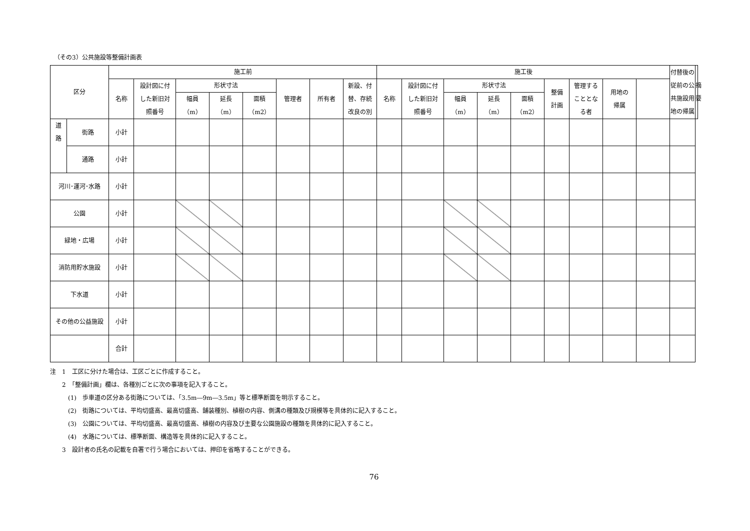（その3）公共施設等整備計画表
| 区分 | | 施工前 | | | | | | | | 施工後 | | | | | | | | | 付替後の 従前の公 共施設用 地の帰属 | 摘要 |
| --- | --- | --- | --- | --- | --- | --- | --- | --- | --- | --- | --- | --- | --- | --- | --- | --- | --- | --- | --- | --- |
| | | 名称 | 設計図に付 した新旧対 照番号 | 形状寸法 | | | 管理者 | 所有者 | 新設、付 替、存続 改良の別 | 名称 | 設計図に付 した新旧対 照番号 | 形状寸法 | | | 整備 計画 | 管理する こととな る者 | 用地の 帰属 | | | |
| | | | | 幅員 （m） | 延長 （m） | 面積 （m2） | | | | | | 幅員 （m） | 延長 （m） | 面積 （m2） | | | | | | |
| 道 路 | 街路 | 小計 | | | | | | | | | | | | | | | | | | |
| | 通路 | 小計 | | | | | | | | | | | | | | | | | | |
| 河川･運河･水路 | | 小計 | | | | | | | | | | | | | | | | | | |
| 公園 | | 小計 | | | | | | | | | | | | | | | | | | |
| 緑地・広場 | | 小計 | | | | | | | | | | | | | | | | | | |
| 消防用貯水施設 | | 小計 | | | | | | | | | | | | | | | | | | |
| 下水道 | | 小計 | | | | | | | | | | | | | | | | | | |
| その他の公益施設 | | 小計 | | | | | | | | | | | | | | | | | | |
| | | 合計 | | | | | | | | | | | | | | | | | | |
注　1　工区に分けた場合は、工区ごとに作成すること。
2　「整備計画」欄は、各種別ごとに次の事項を記入すること。
(1)　歩車道の区分ある街路については、「3.5m―9m―3.5m」等と標準断面を明示すること。
(2)　街路については、平均切盛高、最高切盛高、舗装種別、植樹の内容、側溝の種類及び規模等を具体的に記入すること。
(3)　公園については、平均切盛高、最高切盛高、植樹の内容及び主要な公園施設の種類を具体的に記入すること。
(4)　水路については、標準断面、構造等を具体的に記入すること。
3　設計者の氏名の記載を自署で行う場合においては、押印を省略することができる。
76